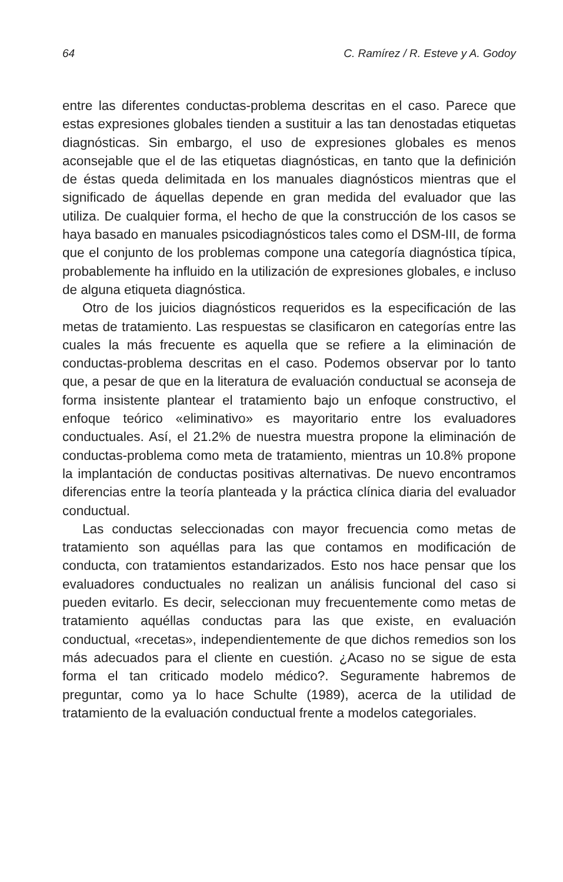64 C. Ramírez / R. Esteve y A. Godoy
entre las diferentes conductas-problema descritas en el caso. Parece que estas expresiones globales tienden a sustituir a las tan denostadas etiquetas diagnósticas. Sin embargo, el uso de expresiones globales es menos aconsejable que el de las etiquetas diagnósticas, en tanto que la definición de éstas queda delimitada en los manuales diagnósticos mientras que el significado de áquellas depende en gran medida del evaluador que las utiliza. De cualquier forma, el hecho de que la construcción de los casos se haya basado en manuales psicodiagnósticos tales como el DSM-III, de forma que el conjunto de los problemas compone una categoría diagnóstica típica, probablemente ha influido en la utilización de expresiones globales, e incluso de alguna etiqueta diagnóstica.
Otro de los juicios diagnósticos requeridos es la especificación de las metas de tratamiento. Las respuestas se clasificaron en categorías entre las cuales la más frecuente es aquella que se refiere a la eliminación de conductas-problema descritas en el caso. Podemos observar por lo tanto que, a pesar de que en la literatura de evaluación conductual se aconseja de forma insistente plantear el tratamiento bajo un enfoque constructivo, el enfoque teórico «eliminativo» es mayoritario entre los evaluadores conductuales. Así, el 21.2% de nuestra muestra propone la eliminación de conductas-problema como meta de tratamiento, mientras un 10.8% propone la implantación de conductas positivas alternativas. De nuevo encontramos diferencias entre la teoría planteada y la práctica clínica diaria del evaluador conductual.
Las conductas seleccionadas con mayor frecuencia como metas de tratamiento son aquéllas para las que contamos en modificación de conducta, con tratamientos estandarizados. Esto nos hace pensar que los evaluadores conductuales no realizan un análisis funcional del caso si pueden evitarlo. Es decir, seleccionan muy frecuentemente como metas de tratamiento aquéllas conductas para las que existe, en evaluación conductual, «recetas», independientemente de que dichos remedios son los más adecuados para el cliente en cuestión. ¿Acaso no se sigue de esta forma el tan criticado modelo médico?. Seguramente habremos de preguntar, como ya lo hace Schulte (1989), acerca de la utilidad de tratamiento de la evaluación conductual frente a modelos categoriales.